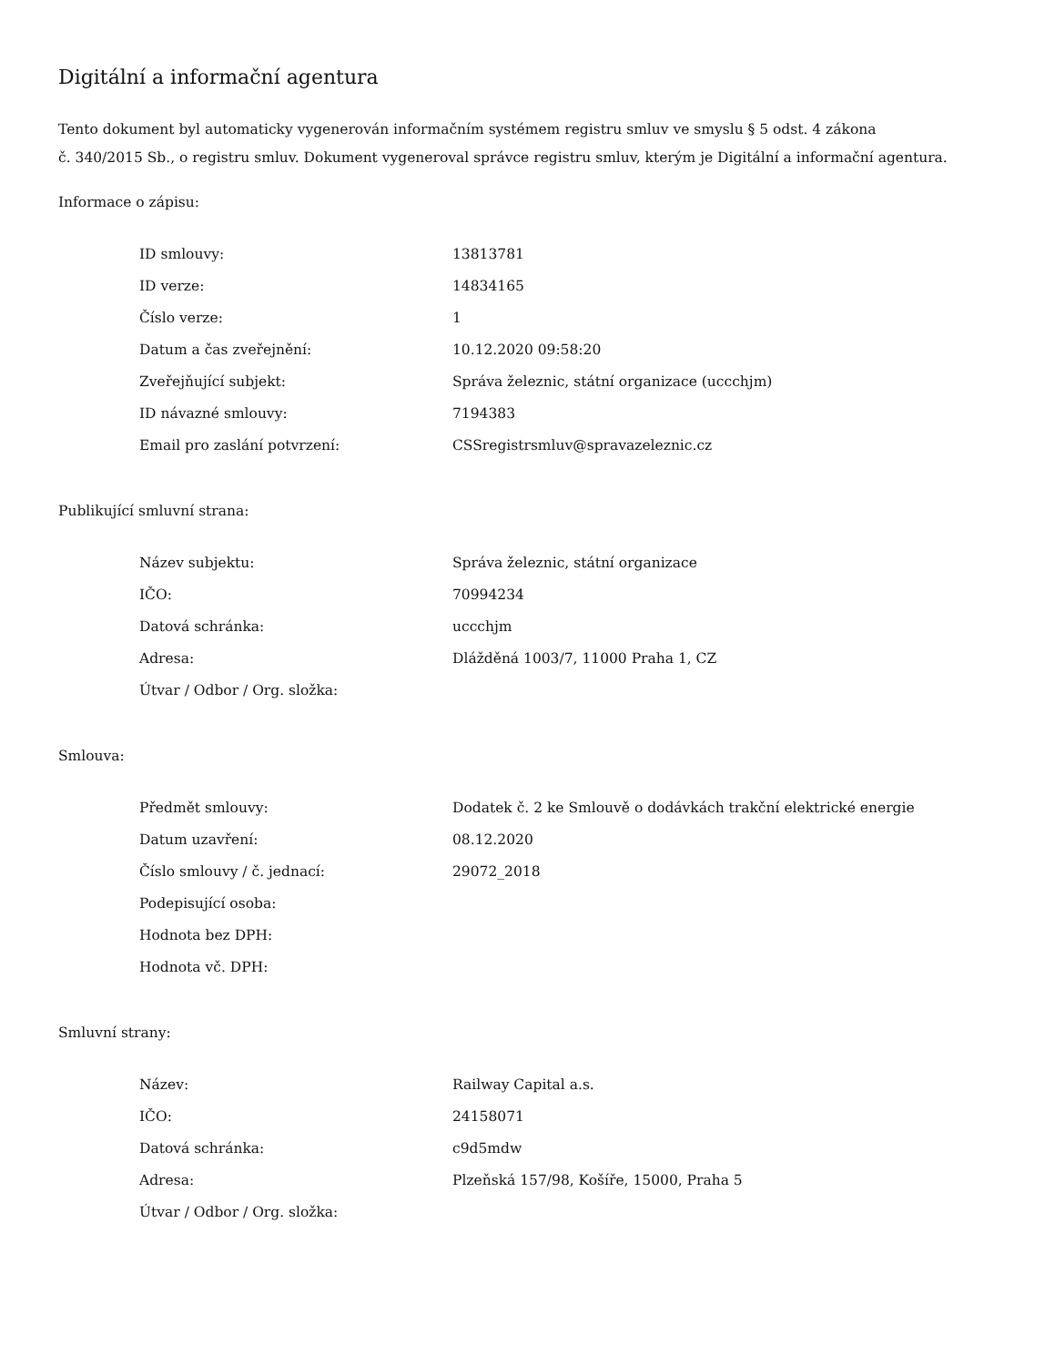Digitální a informační agentura
Tento dokument byl automaticky vygenerován informačním systémem registru smluv ve smyslu § 5 odst. 4 zákona
č. 340/2015 Sb., o registru smluv. Dokument vygeneroval správce registru smluv, kterým je Digitální a informační agentura.
Informace o zápisu:
| ID smlouvy: | 13813781 |
| ID verze: | 14834165 |
| Číslo verze: | 1 |
| Datum a čas zveřejnění: | 10.12.2020 09:58:20 |
| Zveřejňující subjekt: | Správa železnic, státní organizace (uccchjm) |
| ID návazné smlouvy: | 7194383 |
| Email pro zaslání potvrzení: | CSSregistrsmluv@spravazeleznic.cz |
Publikující smluvní strana:
| Název subjektu: | Správa železnic, státní organizace |
| IČO: | 70994234 |
| Datová schránka: | uccchjm |
| Adresa: | Dlážděná 1003/7, 11000 Praha 1, CZ |
| Útvar / Odbor / Org. složka: | |
Smlouva:
| Předmět smlouvy: | Dodatek č. 2 ke Smlouvě o dodávkách trakční elektrické energie |
| Datum uzavření: | 08.12.2020 |
| Číslo smlouvy / č. jednací: | 29072_2018 |
| Podepisující osoba: | |
| Hodnota bez DPH: | |
| Hodnota vč. DPH: | |
Smluvní strany:
| Název: | Railway Capital a.s. |
| IČO: | 24158071 |
| Datová schránka: | c9d5mdw |
| Adresa: | Plzeňská 157/98, Košíře, 15000, Praha 5 |
| Útvar / Odbor / Org. složka: | |